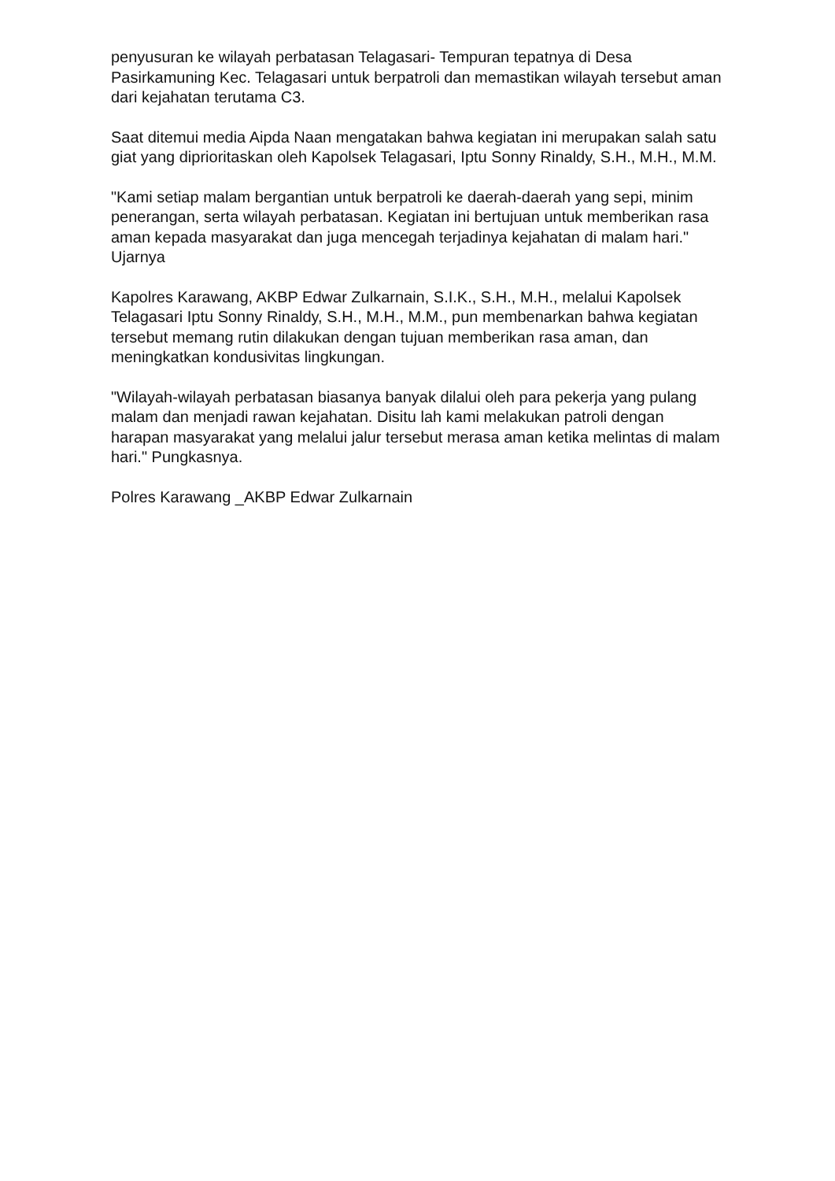penyusuran ke wilayah perbatasan Telagasari- Tempuran tepatnya di Desa Pasirkamuning Kec. Telagasari untuk berpatroli dan memastikan wilayah tersebut aman dari kejahatan terutama C3.
Saat ditemui media Aipda Naan mengatakan bahwa kegiatan ini merupakan salah satu giat yang diprioritaskan oleh Kapolsek Telagasari, Iptu Sonny Rinaldy, S.H., M.H., M.M.
"Kami setiap malam bergantian untuk berpatroli ke daerah-daerah yang sepi, minim penerangan, serta wilayah perbatasan. Kegiatan ini bertujuan untuk memberikan rasa aman kepada masyarakat dan juga mencegah terjadinya kejahatan di malam hari." Ujarnya
Kapolres Karawang, AKBP Edwar Zulkarnain, S.I.K., S.H., M.H., melalui Kapolsek Telagasari Iptu Sonny Rinaldy, S.H., M.H., M.M., pun membenarkan bahwa kegiatan tersebut memang rutin dilakukan dengan tujuan memberikan rasa aman, dan meningkatkan kondusivitas lingkungan.
"Wilayah-wilayah perbatasan biasanya banyak dilalui oleh para pekerja yang pulang malam dan menjadi rawan kejahatan. Disitu lah kami melakukan patroli dengan harapan masyarakat yang melalui jalur tersebut merasa aman ketika melintas di malam hari." Pungkasnya.
Polres Karawang _AKBP Edwar Zulkarnain